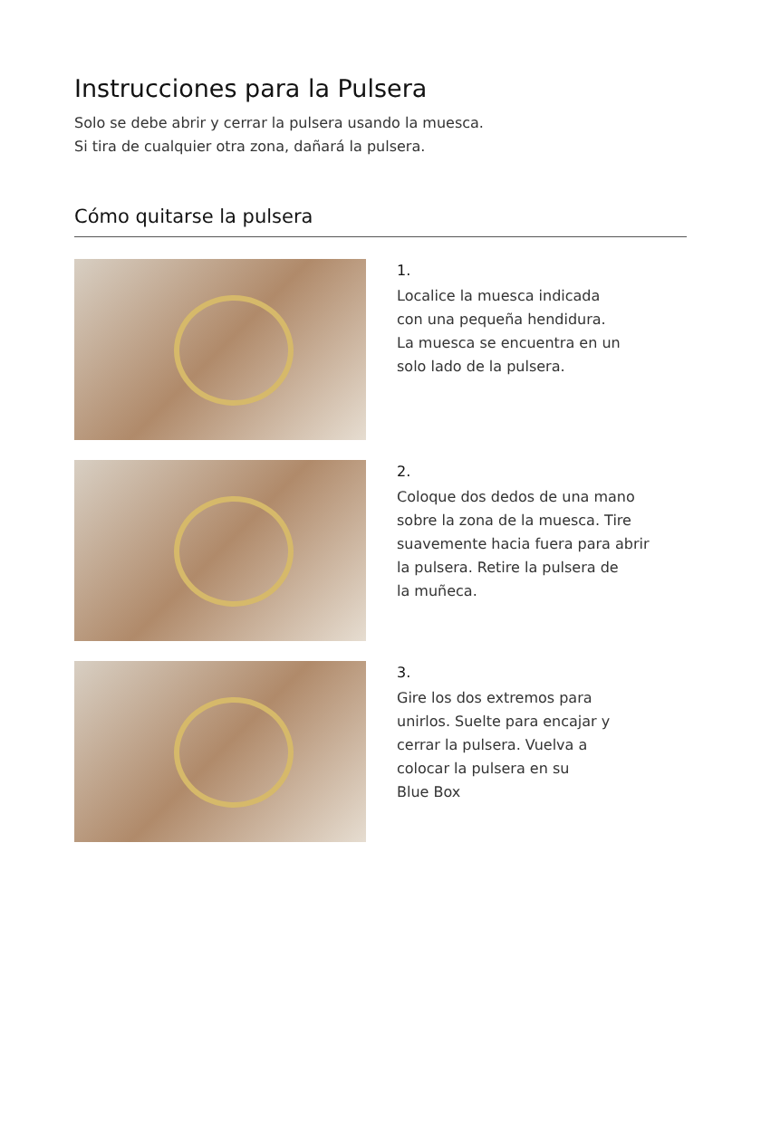Instrucciones para la Pulsera
Solo se debe abrir y cerrar la pulsera usando la muesca.
Si tira de cualquier otra zona, dañará la pulsera.
Cómo quitarse la pulsera
1.
Localice la muesca indicada
con una pequeña hendidura.
La muesca se encuentra en un
solo lado de la pulsera.
2.
Coloque dos dedos de una mano
sobre la zona de la muesca. Tire
suavemente hacia fuera para abrir
la pulsera. Retire la pulsera de
la muñeca.
3.
Gire los dos extremos para
unirlos. Suelte para encajar y
cerrar la pulsera. Vuelva a
colocar la pulsera en su
Blue Box